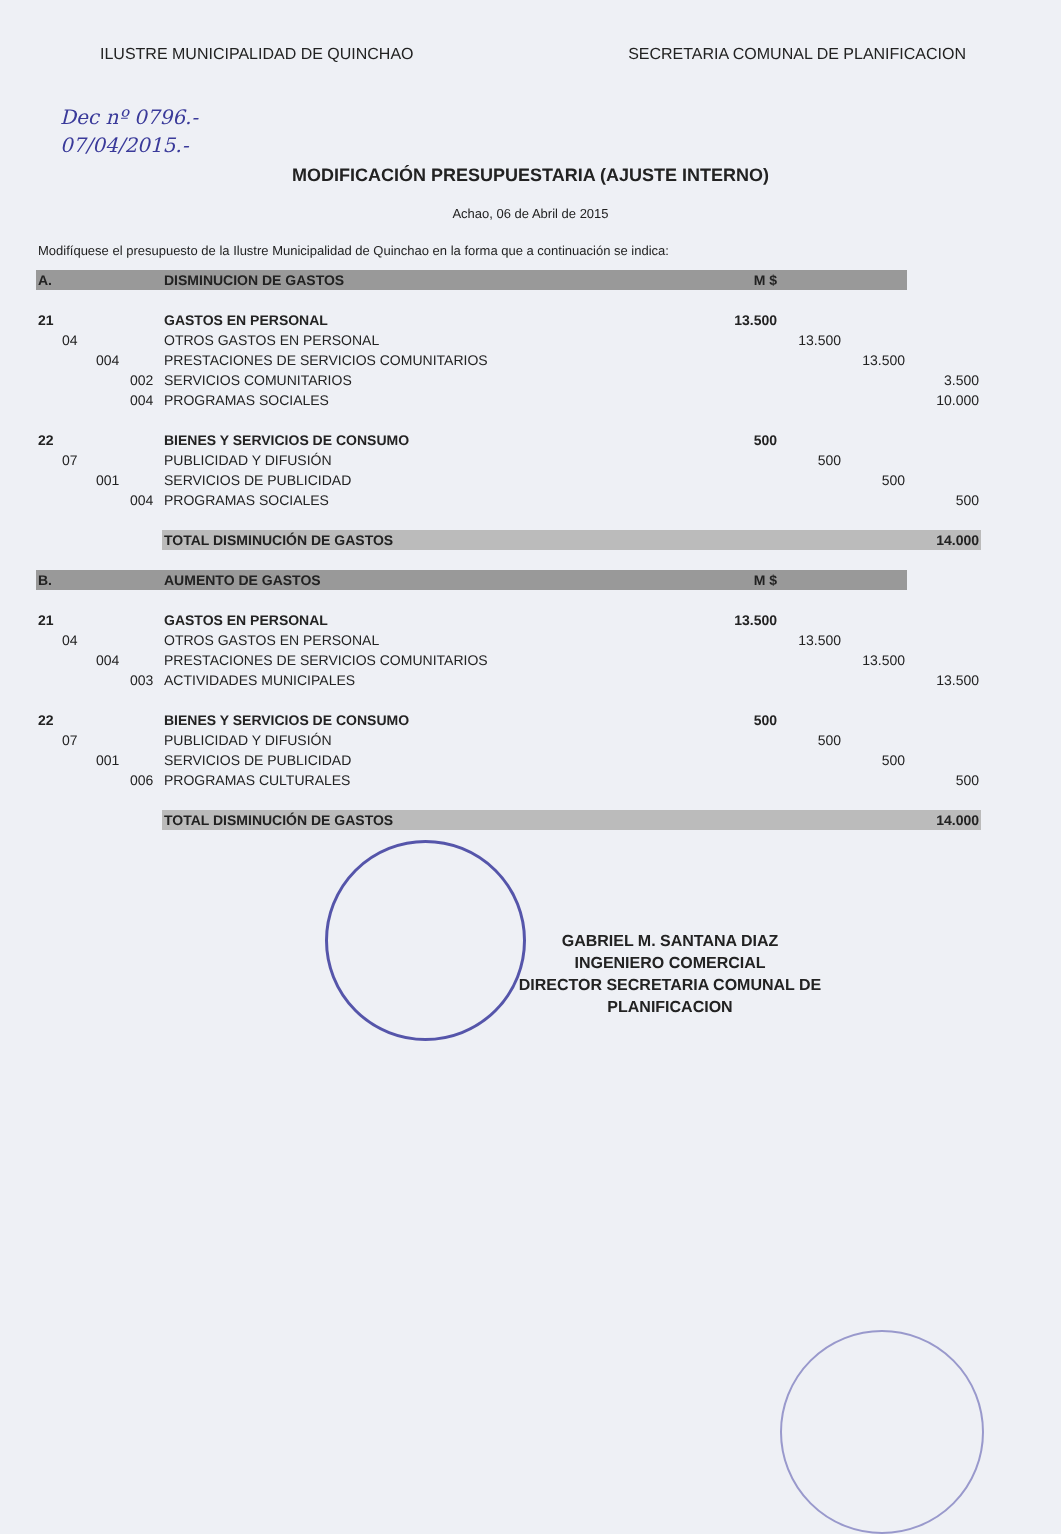ILUSTRE MUNICIPALIDAD DE QUINCHAO SECRETARIA COMUNAL DE PLANIFICACION
Dec nº 0796.-
07/04/2015.-
MODIFICACIÓN PRESUPUESTARIA (AJUSTE INTERNO)
Achao, 06 de Abril de 2015
Modifíquese el presupuesto de la Ilustre Municipalidad de Quinchao en la forma que a continuación se indica:
| A. | | | | DISMINUCION DE GASTOS | M $ | | | |
| 21 | | | | GASTOS EN PERSONAL | 13.500 | | | |
| | 04 | | | OTROS GASTOS EN PERSONAL | | 13.500 | | |
| | | 004 | | PRESTACIONES DE SERVICIOS COMUNITARIOS | | | 13.500 | |
| | | | 002 | SERVICIOS COMUNITARIOS | | | | 3.500 |
| | | | 004 | PROGRAMAS SOCIALES | | | | 10.000 |
| 22 | | | | BIENES Y SERVICIOS DE CONSUMO | 500 | | | |
| | 07 | | | PUBLICIDAD Y DIFUSIÓN | | 500 | | |
| | | 001 | | SERVICIOS DE PUBLICIDAD | | | 500 | |
| | | | 004 | PROGRAMAS SOCIALES | | | | 500 |
| | | | | TOTAL DISMINUCIÓN DE GASTOS | | | | 14.000 |
| B. | | | | AUMENTO DE GASTOS | M $ | | | |
| 21 | | | | GASTOS EN PERSONAL | 13.500 | | | |
| | 04 | | | OTROS GASTOS EN PERSONAL | | 13.500 | | |
| | | 004 | | PRESTACIONES DE SERVICIOS COMUNITARIOS | | | 13.500 | |
| | | | 003 | ACTIVIDADES MUNICIPALES | | | | 13.500 |
| 22 | | | | BIENES Y SERVICIOS DE CONSUMO | 500 | | | |
| | 07 | | | PUBLICIDAD Y DIFUSIÓN | | 500 | | |
| | | 001 | | SERVICIOS DE PUBLICIDAD | | | 500 | |
| | | | 006 | PROGRAMAS CULTURALES | | | | 500 |
| | | | | TOTAL DISMINUCIÓN DE GASTOS | | | | 14.000 |
GABRIEL M. SANTANA DIAZ
INGENIERO COMERCIAL
DIRECTOR SECRETARIA COMUNAL DE PLANIFICACION